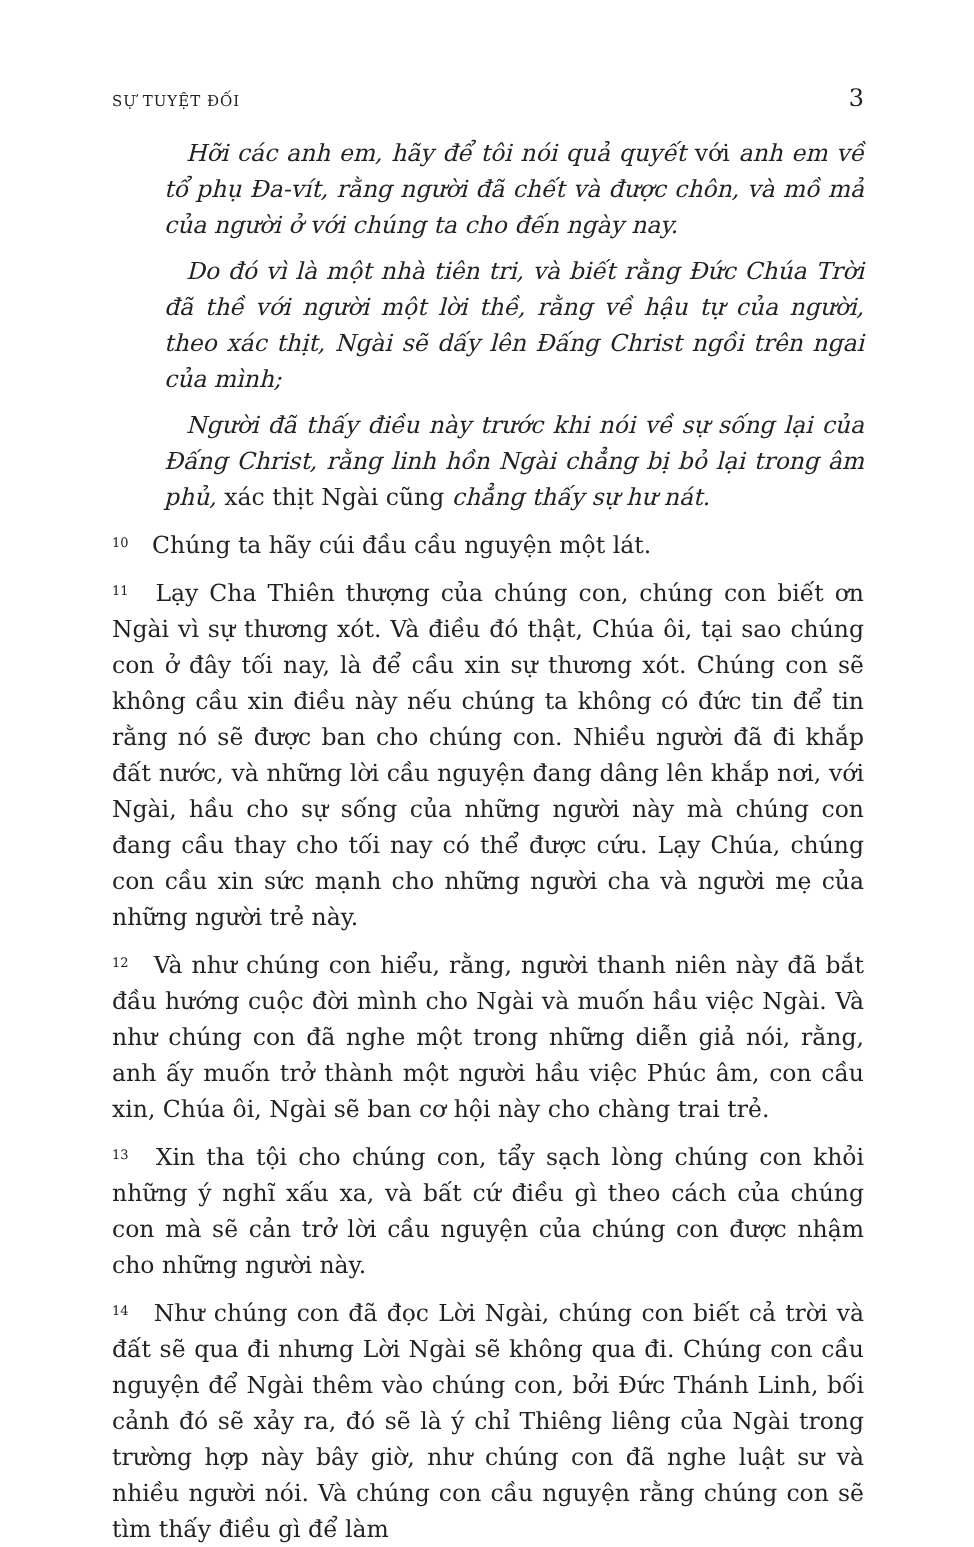SỰ TUYỆT ĐỐI 3
Hỡi các anh em, hãy để tôi nói quả quyết với anh em về tổ phụ Đa-vít, rằng người đã chết và được chôn, và mồ mả của người ở với chúng ta cho đến ngày nay.
Do đó vì là một nhà tiên tri, và biết rằng Đức Chúa Trời đã thề với người một lời thề, rằng về hậu tự của người, theo xác thịt, Ngài sẽ dấy lên Đấng Christ ngồi trên ngai của mình;
Người đã thấy điều này trước khi nói về sự sống lại của Đấng Christ, rằng linh hồn Ngài chẳng bị bỏ lại trong âm phủ, xác thịt Ngài cũng chẳng thấy sự hư nát.
<sup>10</sup> Chúng ta hãy cúi đầu cầu nguyện một lát.
<sup>11</sup> Lạy Cha Thiên thượng của chúng con, chúng con biết ơn Ngài vì sự thương xót. Và điều đó thật, Chúa ôi, tại sao chúng con ở đây tối nay, là để cầu xin sự thương xót. Chúng con sẽ không cầu xin điều này nếu chúng ta không có đức tin để tin rằng nó sẽ được ban cho chúng con. Nhiều người đã đi khắp đất nước, và những lời cầu nguyện đang dâng lên khắp nơi, với Ngài, hầu cho sự sống của những người này mà chúng con đang cầu thay cho tối nay có thể được cứu. Lạy Chúa, chúng con cầu xin sức mạnh cho những người cha và người mẹ của những người trẻ này.
<sup>12</sup> Và như chúng con hiểu, rằng, người thanh niên này đã bắt đầu hướng cuộc đời mình cho Ngài và muốn hầu việc Ngài. Và như chúng con đã nghe một trong những diễn giả nói, rằng, anh ấy muốn trở thành một người hầu việc Phúc âm, con cầu xin, Chúa ôi, Ngài sẽ ban cơ hội này cho chàng trai trẻ.
<sup>13</sup> Xin tha tội cho chúng con, tẩy sạch lòng chúng con khỏi những ý nghĩ xấu xa, và bất cứ điều gì theo cách của chúng con mà sẽ cản trở lời cầu nguyện của chúng con được nhậm cho những người này.
<sup>14</sup> Như chúng con đã đọc Lời Ngài, chúng con biết cả trời và đất sẽ qua đi nhưng Lời Ngài sẽ không qua đi. Chúng con cầu nguyện để Ngài thêm vào chúng con, bởi Đức Thánh Linh, bối cảnh đó sẽ xảy ra, đó sẽ là ý chỉ Thiêng liêng của Ngài trong trường hợp này bây giờ, như chúng con đã nghe luật sư và nhiều người nói. Và chúng con cầu nguyện rằng chúng con sẽ tìm thấy điều gì để làm